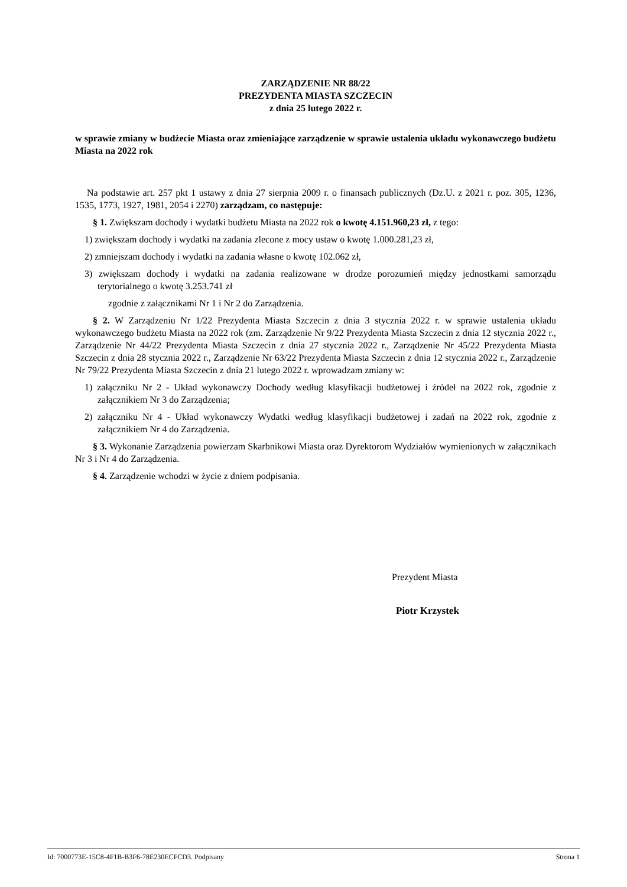ZARZĄDZENIE NR 88/22
PREZYDENTA MIASTA SZCZECIN
z dnia 25 lutego 2022 r.
w sprawie zmiany w budżecie Miasta oraz zmieniające zarządzenie w sprawie ustalenia układu wykonawczego budżetu Miasta na 2022 rok
Na podstawie art. 257 pkt 1 ustawy z dnia 27 sierpnia 2009 r. o finansach publicznych (Dz.U. z 2021 r. poz. 305, 1236, 1535, 1773, 1927, 1981, 2054 i 2270) zarządzam, co następuje:
§ 1. Zwiększam dochody i wydatki budżetu Miasta na 2022 rok o kwotę 4.151.960,23 zł, z tego:
1) zwiększam dochody i wydatki na zadania zlecone z mocy ustaw o kwotę 1.000.281,23 zł,
2) zmniejszam dochody i wydatki na zadania własne o kwotę 102.062 zł,
3) zwiększam dochody i wydatki na zadania realizowane w drodze porozumień między jednostkami samorządu terytorialnego o kwotę 3.253.741 zł
zgodnie z załącznikami Nr 1 i Nr 2 do Zarządzenia.
§ 2. W Zarządzeniu Nr 1/22 Prezydenta Miasta Szczecin z dnia 3 stycznia 2022 r. w sprawie ustalenia układu wykonawczego budżetu Miasta na 2022 rok (zm. Zarządzenie Nr 9/22 Prezydenta Miasta Szczecin z dnia 12 stycznia 2022 r., Zarządzenie Nr 44/22 Prezydenta Miasta Szczecin z dnia 27 stycznia 2022 r., Zarządzenie Nr 45/22 Prezydenta Miasta Szczecin z dnia 28 stycznia 2022 r., Zarządzenie Nr 63/22 Prezydenta Miasta Szczecin z dnia 12 stycznia 2022 r., Zarządzenie Nr 79/22 Prezydenta Miasta Szczecin z dnia 21 lutego 2022 r. wprowadzam zmiany w:
1) załączniku Nr 2 - Układ wykonawczy Dochody według klasyfikacji budżetowej i źródeł na 2022 rok, zgodnie z załącznikiem Nr 3 do Zarządzenia;
2) załączniku Nr 4 - Układ wykonawczy Wydatki według klasyfikacji budżetowej i zadań na 2022 rok, zgodnie z załącznikiem Nr 4 do Zarządzenia.
§ 3. Wykonanie Zarządzenia powierzam Skarbnikowi Miasta oraz Dyrektorom Wydziałów wymienionych w załącznikach Nr 3 i Nr 4 do Zarządzenia.
§ 4. Zarządzenie wchodzi w życie z dniem podpisania.
Prezydent Miasta
Piotr Krzystek
Id: 7000773E-15C8-4F1B-B3F6-78E230ECFCD3. Podpisany Strona 1